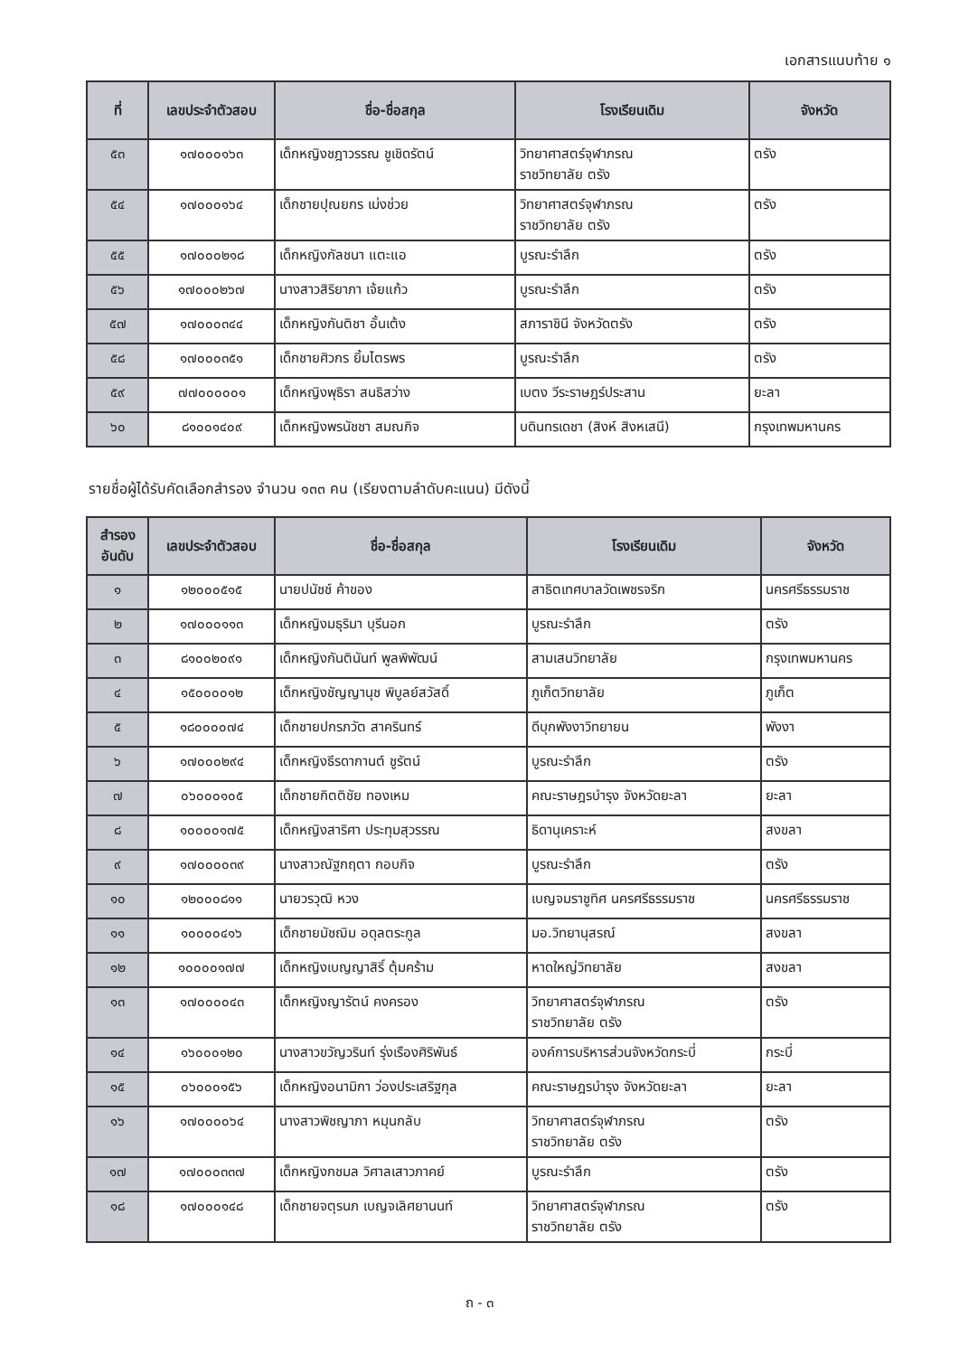เอกสารแนบท้าย ๑
| ที่ | เลขประจำตัวสอบ | ชื่อ-ชื่อสกุล | โรงเรียนเดิม | จังหวัด |
| --- | --- | --- | --- | --- |
| ๕๓ | ๑๗๐๐๐๑๖๓ | เด็กหญิงชฎาวรรณ ชูเชิดรัตน์ | วิทยาศาสตร์จุฬาภรณ ราชวิทยาลัย ตรัง | ตรัง |
| ๕๔ | ๑๗๐๐๐๑๖๔ | เด็กชายปุณยกร เม่งช่วย | วิทยาศาสตร์จุฬาภรณ ราชวิทยาลัย ตรัง | ตรัง |
| ๕๕ | ๑๗๐๐๐๒๑๘ | เด็กหญิงกัลชนา แตะแอ | บูรณะรำลึก | ตรัง |
| ๕๖ | ๑๗๐๐๐๒๖๗ | นางสาวสิริยาภา เจ้ยแก้ว | บูรณะรำลึก | ตรัง |
| ๕๗ | ๑๗๐๐๐๓๔๔ | เด็กหญิงกันติชา อั้นเต้ง | สภาราชินี จังหวัดตรัง | ตรัง |
| ๕๘ | ๑๗๐๐๐๓๕๑ | เด็กชายศิวกร ยิ้มไตรพร | บูรณะรำลึก | ตรัง |
| ๕๙ | ๗๗๐๐๐๐๐๑ | เด็กหญิงพุธิรา สนธิสว่าง | เบตง วีระราษฎร์ประสาน | ยะลา |
| ๖๐ | ๘๑๐๐๑๔๐๙ | เด็กหญิงพรนัชชา สมณกิจ | บดินทรเดชา (สิงห์ สิงหเสนี) | กรุงเทพมหานคร |
รายชื่อผู้ได้รับคัดเลือกสำรอง จำนวน ๑๓๓ คน (เรียงตามลำดับคะแนน) มีดังนี้
| สำรอง อันดับ | เลขประจำตัวสอบ | ชื่อ-ชื่อสกุล | โรงเรียนเดิม | จังหวัด |
| --- | --- | --- | --- | --- |
| ๑ | ๑๒๐๐๐๕๑๕ | นายปนัชช์ ค้าของ | สาธิตเทศบาลวัดเพชรจริก | นครศรีธรรมราช |
| ๒ | ๑๗๐๐๐๑๑๓ | เด็กหญิงมธุริมา บุรีนอก | บูรณะรำลึก | ตรัง |
| ๓ | ๘๑๐๐๒๐๙๑ | เด็กหญิงกันตินันท์ พูลพิพัฒน์ | สามเสนวิทยาลัย | กรุงเทพมหานคร |
| ๔ | ๑๕๐๐๐๐๑๒ | เด็กหญิงชัญญานุช พิบูลย์สวัสดิ์ | ภูเก็ตวิทยาลัย | ภูเก็ต |
| ๕ | ๑๘๐๐๐๐๗๔ | เด็กชายปกรภวัต สาครินทร์ | ดีบุกพังงาวิทยายน | พังงา |
| ๖ | ๑๗๐๐๐๒๙๔ | เด็กหญิงธีรดากานต์ ชูรัตน์ | บูรณะรำลึก | ตรัง |
| ๗ | ๐๖๐๐๐๑๐๕ | เด็กชายกิตติชัย ทองเหม | คณะราษฎรบำรุง จังหวัดยะลา | ยะลา |
| ๘ | ๑๐๐๐๐๑๗๕ | เด็กหญิงสาริศา ประทุมสุวรรณ | ธิดานุเคราะห์ | สงขลา |
| ๙ | ๑๗๐๐๐๐๓๙ | นางสาวณัฐกฤตา กอบกิจ | บูรณะรำลึก | ตรัง |
| ๑๐ | ๑๒๐๐๐๘๑๑ | นายวรวุฒิ หวง | เบญจมราชูทิศ นครศรีธรรมราช | นครศรีธรรมราช |
| ๑๑ | ๑๐๐๐๐๔๑๖ | เด็กชายมัชฌิม อดุลตระกูล | มอ.วิทยานุสรณ์ | สงขลา |
| ๑๒ | ๑๐๐๐๐๑๗๗ | เด็กหญิงเบญญาสิริ์ ตุ้มคร้าม | หาดใหญ่วิทยาลัย | สงขลา |
| ๑๓ | ๑๗๐๐๐๐๔๓ | เด็กหญิงญารัตน์ คงครอง | วิทยาศาสตร์จุฬาภรณ ราชวิทยาลัย ตรัง | ตรัง |
| ๑๔ | ๑๖๐๐๐๑๒๐ | นางสาวขวัญวรินท์ รุ่งเรืองศิริพันธ์ | องค์การบริหารส่วนจังหวัดกระบี่ | กระบี่ |
| ๑๕ | ๐๖๐๐๐๑๕๖ | เด็กหญิงอนามิกา ว่องประเสริฐกุล | คณะราษฎรบำรุง จังหวัดยะลา | ยะลา |
| ๑๖ | ๑๗๐๐๐๐๖๔ | นางสาวพิชญาภา หมุนกลับ | วิทยาศาสตร์จุฬาภรณ ราชวิทยาลัย ตรัง | ตรัง |
| ๑๗ | ๑๗๐๐๐๓๓๗ | เด็กหญิงกชมล วิศาลเสาวภาคย์ | บูรณะรำลึก | ตรัง |
| ๑๘ | ๑๗๐๐๐๑๔๘ | เด็กชายจตุรนภ เบญจเลิศยานนท์ | วิทยาศาสตร์จุฬาภรณ ราชวิทยาลัย ตรัง | ตรัง |
ถ - ๓